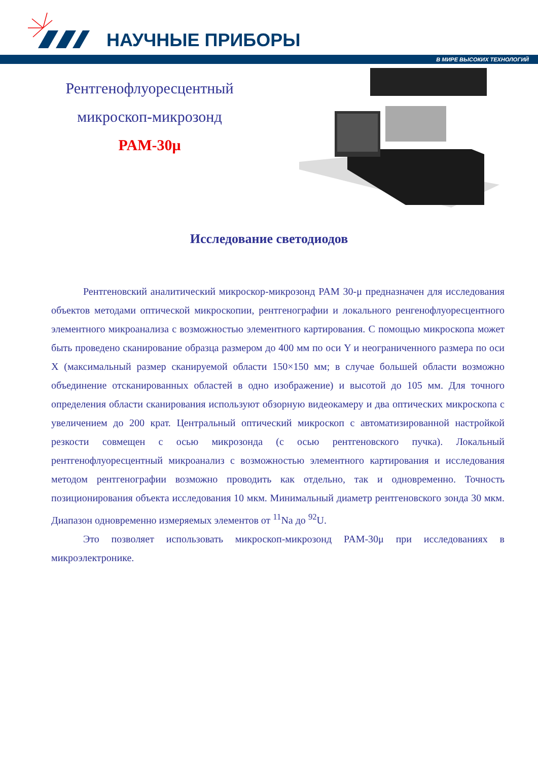НАУЧНЫЕ ПРИБОРЫ
В МИРЕ ВЫСОКИХ ТЕХНОЛОГИЙ
Рентгенофлуоресцентный
микроскоп-микрозонд
PAM-30μ
Исследование светодиодов
Рентгеновский аналитический микроскор-микрозонд PAM 30-μ предназначен для исследования объектов методами оптической микроскопии, рентгенографии и локального ренгенофлуоресцентного элементного микроанализа с возможностью элементного картирования. С помощью микроскопа может быть проведено сканирование образца размером до 400 мм по оси Y и неограниченного размера по оси X (максимальный размер сканируемой области 150×150 мм; в случае большей области возможно объединение отсканированных областей в одно изображение) и высотой до 105 мм. Для точного определения области сканирования используют обзорную видеокамеру и два оптических микроскопа с увеличением до 200 крат. Центральный оптический микроскоп с автоматизированной настройкой резкости совмещен с осью микрозонда (с осью рентгеновского пучка). Локальный рентгенофлуоресцентный микроанализ с возможностью элементного картирования и исследования методом рентгенографии возможно проводить как отдельно, так и одновременно. Точность позиционирования объекта исследования 10 мкм. Минимальный диаметр рентгеновского зонда 30 мкм. Диапазон одновременно измеряемых элементов от <sup>11</sup>Na до <sup>92</sup>U.
Это позволяет использовать микроскоп-микрозонд PAM-30μ при исследованиях в микроэлектронике.